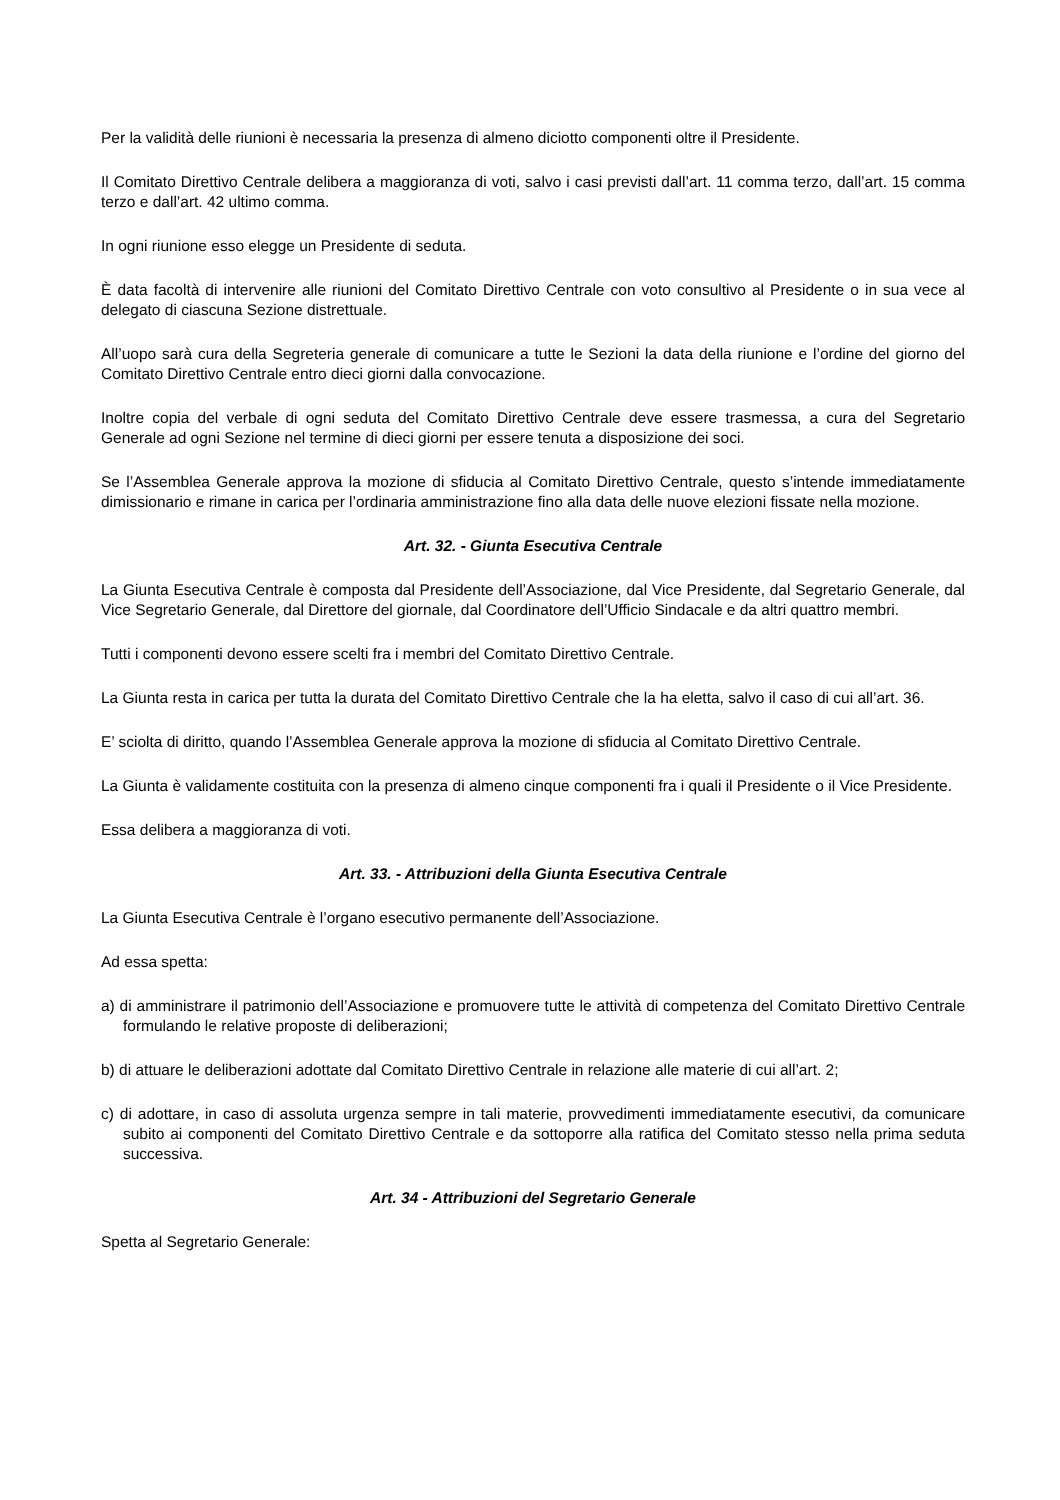Per la validità delle riunioni è necessaria la presenza di almeno diciotto componenti oltre il Presidente.
Il Comitato Direttivo Centrale delibera a maggioranza di voti, salvo i casi previsti dall’art. 11 comma terzo, dall’art. 15 comma terzo e dall’art. 42 ultimo comma.
In ogni riunione esso elegge un Presidente di seduta.
È data facoltà di intervenire alle riunioni del Comitato Direttivo Centrale con voto consultivo al Presidente o in sua vece al delegato di ciascuna Sezione distrettuale.
All’uopo sarà cura della Segreteria generale di comunicare a tutte le Sezioni la data della riunione e l’ordine del giorno del Comitato Direttivo Centrale entro dieci giorni dalla convocazione.
Inoltre copia del verbale di ogni seduta del Comitato Direttivo Centrale deve essere trasmessa, a cura del Segretario Generale ad ogni Sezione nel termine di dieci giorni per essere tenuta a disposizione dei soci.
Se l’Assemblea Generale approva la mozione di sfiducia al Comitato Direttivo Centrale, questo s’intende immediatamente dimissionario e rimane in carica per l’ordinaria amministrazione fino alla data delle nuove elezioni fissate nella mozione.
Art. 32. - Giunta Esecutiva Centrale
La Giunta Esecutiva Centrale è composta dal Presidente dell’Associazione, dal Vice Presidente, dal Segretario Generale, dal Vice Segretario Generale, dal Direttore del giornale, dal Coordinatore dell’Ufficio Sindacale e da altri quattro membri.
Tutti i componenti devono essere scelti fra i membri del Comitato Direttivo Centrale.
La Giunta resta in carica per tutta la durata del Comitato Direttivo Centrale che la ha eletta, salvo il caso di cui all’art. 36.
E’ sciolta di diritto, quando l’Assemblea Generale approva la mozione di sfiducia al Comitato Direttivo Centrale.
La Giunta è validamente costituita con la presenza di almeno cinque componenti fra i quali il Presidente o il Vice Presidente.
Essa delibera a maggioranza di voti.
Art. 33. - Attribuzioni della Giunta Esecutiva Centrale
La Giunta Esecutiva Centrale è l’organo esecutivo permanente dell’Associazione.
Ad essa spetta:
a) di amministrare il patrimonio dell’Associazione e promuovere tutte le attività di competenza del Comitato Direttivo Centrale formulando le relative proposte di deliberazioni;
b) di attuare le deliberazioni adottate dal Comitato Direttivo Centrale in relazione alle materie di cui all’art. 2;
c) di adottare, in caso di assoluta urgenza sempre in tali materie, provvedimenti immediatamente esecutivi, da comunicare subito ai componenti del Comitato Direttivo Centrale e da sottoporre alla ratifica del Comitato stesso nella prima seduta successiva.
Art. 34 - Attribuzioni del Segretario Generale
Spetta al Segretario Generale: